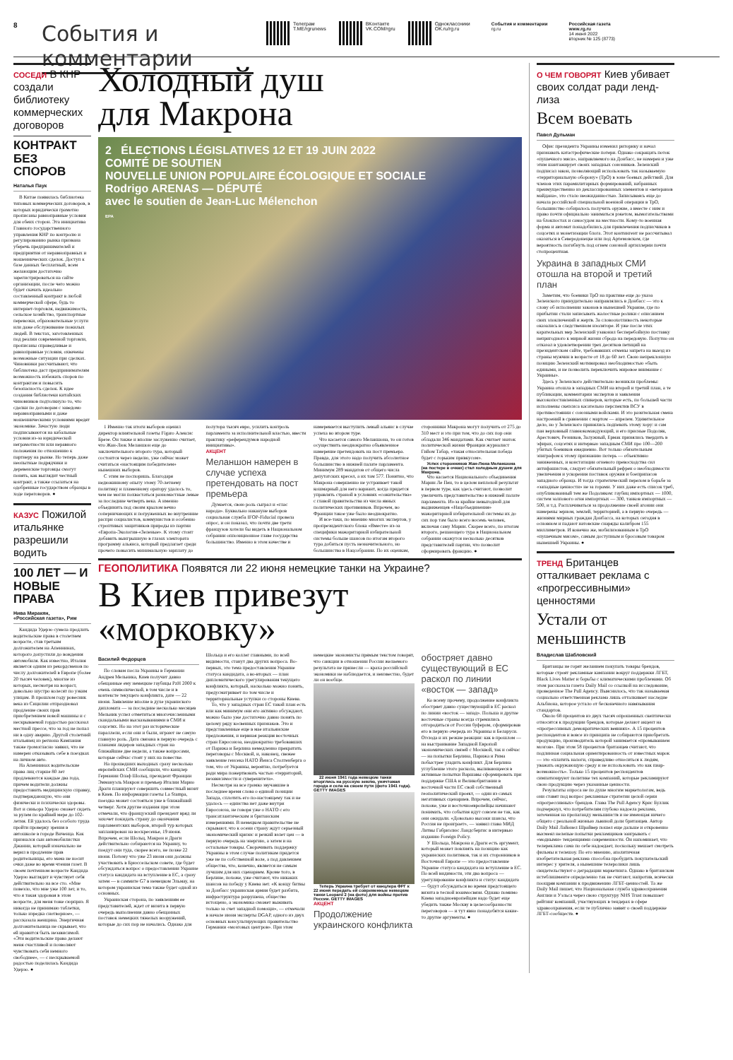8
События и комментарии
Телеграм
T.ME/rgrunews
ВКонтакте
VK.COM/rgru
Одноклассники
OK.ru/rg.ru
События и комментарии
rg.ru
Российская газета
www.rg.ru
14 июня 2022
вторник № 125 (8773)
СОСЕДИ В КНР создали библиотеку коммерческих договоров
КОНТРАКТ БЕЗ СПОРОВ
Наталья Паук
В Китае появилась библиотека типовых коммерческих договоров, в которых юридически грамотно прописаны равноправные условия для обеих сторон. Эта инициатива Главного государственного управления КНР по контролю и регулированию рынка призвана уберечь предпринимателей и предприятия от неравноправных и мошеннических сделок. Доступ к базе данных бесплатный, всем желающим достаточно зарегистрироваться на сайте организации, после чего можно будет скачать идеально составленный контракт в любой коммерческой сфере, будь то интернет-торговля, недвижимость, сельское хозяйство, транспортные перевозки, образовательные услуги или даже обслуживание пожилых людей. В текстах, заготовленных под реалии современной торговли, прописаны справедливые и равноправные условия, охвачены возможные ситуации при сделках. Чиновники рассчитывают, что библиотека даст предпринимателям возможность избежать споров по контрактам и повысить безопасность сделок. К идее создания библиотеки китайских чиновников подтолкнуло то, что сделки по договорам с заведомо неравноправными и даже мошенническими условиями вредят экономике. Зачастую люди подписываются на кабальные условия из-за юридической неграмотности или неравного положения по отношению к партнеру на рынке. Но теперь даже неопытные подрядчики и деревенские торговцы смогут понять, как выглядит честный контракт, а также ссылаться на одобренные государством образцы в ходе переговоров. ●
КАЗУС Пожилой итальянке разрешили водить
100 ЛЕТ — И НОВЫЕ ПРАВА
Нива Миракян,
«Российская газета», Рим
Кандида Удерзо сумела продлить водительские права в столетнем возрасте, став третьим долгожителем на Апеннинах, которого допустили до вождения автомобиля. Как известно, Италия является одним из рекордсменов по числу долгожителей в Европе (более 20 тысяч человек), многие из которых, несмотря на возраст, довольно шустро колесят по узким улицам. В прошлом году ровесник века из Сицилии отпраздновал продление своих прав приобретением новой машины и с нескрываемой гордостью рассказал местной прессе, что за год не попал ни в одну аварию. Другой столетний итальянец из региона Кампания также громогласно заявил, что не намерен отказывать себе в поездках на личном авто.
На Апеннинах водительские права лиц старше 80 лет продлеваются каждые два года, причем водители должны предоставить медицинскую справку, подтверждающую, что они физически и психически здоровы. Вот и синьора Удерзо сможет сидеть за рулем по крайней мере до 102-летия. Ей удалось без особого труда пройти проверку зрения в автошколе в городе Виченца. Как признался сын автомобилистки Джанни, который изначально не верил в продление прав родительницы, его мама не носит очки даже во время чтения газет. В своем почтенном возрасте Кандида Удерзо выглядит и чувствует себя действительно на все сто. «Мне повезло, что мне уже 100 лет, и то, что я такая здоровая в этом возрасте, для меня тоже сюрприз. Я никогда не принимаю таблетки, только изредка снотворное», — рассказала женщина. Энергичная долгожительница не скрывает, что ей нравится быть независимой. «Эти водительские права делают меня счастливой и позволяют чувствовать себя немного свободнее», — с нескрываемой радостью поделилась Кандида Удерзо. ●
Холодный душ
для Макрона
2 ÉLECTIONS LÉGISLATIVES 12 ET 19 JUIN 2022
COMITÉ DE SOUTIEN
NOUVELLE UNION POPULAIRE ÉCOLOGIQUE ET SOCIALE
Rodrigo ARENAS — DÉPUTÉ
avec le soutien de Jean-Luc Mélenchon
EPA
1 Именно так итоги выборов оценил директор влиятельной газеты Figaro Алексис Брезе. Он также и вполне заслуженно считает, что Жан-Люк Меланшон еще до заключительного второго тура, который состоится через неделю, уже сейчас может считаться «настоящим победителем» нынешних выборов.
С этим не поспоришь. Благодаря недюжинному опыту этому 70-летнему политику и пламенному оратору удалось то, чем не могли похвастаться разномастные левые за последние четверть века. А именно объединить под своим крылом вечно соперничающих и погруженных во внутренние распри социалистов, коммунистов и особенно строптивых защитников природы из партии «Европа-Экология-«Зеленые». К этому стоит добавить выигрышную в глазах электората программу альянса, который предлагает среди прочего повысить минимальную зарплату до полутора тысяч евро, усилить контроль парламента за исполнительной властью, ввести практику «референдумов народной инициативы».
АКЦЕНТ
Меланшон намерен в случае успеха претендовать на пост премьера
Думается, свою роль сыграл и «глас народа». Буквально накануне выборов социальная служба IFOP-Fiducial провела опрос, и он показал, что почти две трети французов хотели бы видеть в Национальном собрании оппозиционное главе государства большинство. Именно в этом качестве и намеревается выступить левый альянс в случае успеха во втором туре.
Что касается самого Меланшона, то он готов осуществить неоднократно объявленное намерение претендовать на пост премьера. Правда, для этого надо получить абсолютное большинство в нижней палате парламента. Минимум 289 мандатов от общего числа депутатских кресел, а их там 577. Понятно, что Макрона совершенно не устраивает такой кошмарный для него вариант, когда придется управлять страной в условиях «сожительства» с главой правительства из числа явных политических противников. Впрочем, во Франции такое уже было неоднократно.
И все-таки, по мнению многих экспертов, у пропрезидентского блока «Вместе» из-за специфики мажоритарной избирательной системы больше шансов по итогам второго тура добиться пусть незначительного, но большинства в Нацсобрании. По их оценкам, сторонники Макрона могут получить от 275 до 310 мест и это при том, что до сих пор они обладали 346 мандатами. Как считает знаток политической жизни Франции журналист Гийом Табар, «такая относительная победа будет с горьким привкусом».
Успех сторонников Жан-Люка Меланшона (на постере в очках) стал холодным душем для Макрона.
Что касается Национального объединения Марин Ле Пен, то в целом неплохой результат в первом туре, как здесь считают, позволит увеличить представительство в нижней палате парламента. Из-за крайне невыгодной для выдвиженцев «Нацобъединения» мажоритарной избирательной системы их до сих пор там было всего восемь человек, включая саму Марин. Скорее всего, по итогам второго, решающего тура в Национальном собрании окажутся несколько десятков представителей партии, что позволит сформировать фракцию. ●
ГЕОПОЛИТИКА Появятся ли 22 июня немецкие танки на Украине?
В Киев привезут «морковку»
Василий Федорцев
По словам посла Украины в Германии Андрея Мельника, Киев получит давно обещанные ему немецкие гаубицы PzH 2000 к очень символической, в том числе и в контексте текущего конфликта, дате — 22 июня. Заявление вполне в духе украинского дипломата — за последние несколько месяцев Мельник успел отметиться многочисленными скандальными высказываниями в СМИ и соцсетях. Но на этот раз исторические параллели, если они и были, играют не самую главную роль. Дата связана в первую очередь с планами лидеров западных стран на ближайшие две недели, а также вопросами, которые сейчас стоят у них на повестке.
На прошедших выходных сразу несколько европейских СМИ сообщили, что канцлер Германии Олаф Шольц, президент Франции Эммануэль Макрон и премьер Италии Марио Драги планируют совершить совместный визит в Киев. По информации газеты La Stampa, поездка может состояться уже в ближайший четверг. Хотя другие издания при этом отмечали, что французский президент вряд ли захочет покидать страну до окончания парламентских выборов, второй тур которых запланирован на воскресенье, 19 июня. Впрочем, если Шольц, Макрон и Драги действительно собираются на Украину, то поедут они туда, скорее всего, не позже 22 июня. Потому что уже 23 июня они должны участвовать в Брюссельском совете, где будет обсуждаться вопрос о предоставлении Украине статуса кандидата на вступление в ЕС, а сразу затем — в саммите G7 в немецком Эльмау, на котором украинская тема также будет одной из основных.
Украинская сторона, по заявлениям ее представителей, ждет от визита в первую очередь выполнения давно обещанных поставок немецких тяжелых вооружений, которые до сих пор не начались. Однако для Шольца и его коллег главными, по всей видимости, станут два других вопроса. Во-первых, это тема предоставления Украине статуса кандидата, а во-вторых — план дипломатического урегулирования текущего конфликта, который, насколько можно понять, предусматривает по том числе и территориальные уступки со стороны Киева.
То, что у западных стран ЕС такой план есть или как минимум они его активно обсуждают, можно было уже достаточно давно понять по целому ряду косвенных признаков. Это и представленные еще в мае итальянские предложения, и нервная реакция восточных стран Евросоюза, неоднократно требовавших от Парижа и Берлина немедленно прекратить переговоры с Москвой, и, наконец, свежее заявление генсека НАТО Йенса Столтенберга о том, что от Украины, вероятно, потребуется ради мира пожертвовать частью «территорий, независимости и суверенитета».
Несмотря на все громко звучавшие в последнее время слова о единой позиции Запада, сплотить его по-настоящему так и не удалось — единства нет даже внутри Евросоюза, не говоря уже о НАТО с его трансатлантическим и британским измерениями. В немецком правительстве не скрывают, что к осени страну ждут серьезный экономический кризис и резкий взлет цен — в первую очередь на энергию, а затем и на остальные товары. Сворачивать поддержку Украины в этом случае политикам придется уже не по собственной воле, а под давлением общества, что, конечно, является не самым лучшим для них сценарием. Кроме того, в Берлине, похоже, уже считают, что никаких шансов на победу у Киева нет. «К концу битвы за Донбасс украинская армия будет разбита, инфраструктура разрушена, общество истощено, а экономика сможет выживать только за счет западной помощи», — отмечали в начале июня эксперты DGAP, одного из двух основных консультирующих правительство Германии «мозговых центров». При этом немецкие экономисты прямым текстом говорят, что санкции в отношении России желаемого результата не принесли — краха российской экономики не наблюдается, и неизвестно, будет ли он вообще.
22 июня 1941 года немецкие танки вторглись на русскую землю, уничтожая города и села на своем пути (фото 1941 года). GETTY IMAGES
Теперь Украина требует от канцлера ФРГ к 22 июня передать ей современные немецкие танки Leopard 2 (на фото) для войны против России. GETTY IMAGES
АКЦЕНТ
Продолжение украинского конфликта обостряет давно существующий в ЕС раскол по линии «восток — запад»
Ко всему прочему, продолжение конфликта обостряет давно существующий в ЕС раскол по линии «восток — запад». Польша и другие восточные страны всегда стремились отгородиться от России буфером, сформировав его в первую очередь из Украины и Беларуси. Отсюда и их резкие реакции: как в прошлом — на выстраивание Западной Европой экономических связей с Москвой, так и сейчас — на попытки Берлина, Парижа и Рима побыстрее уладить конфликт. Для Берлина углубление этого раскола, выливающееся в активные попытки Варшавы сформировать при поддержке США и Великобритании в восточной части ЕС свой собственный геополитический проект, — один из самых негативных сценариев. Впрочем, сейчас, похоже, уже и восточноевропейцы начинают понимать, что события идут совсем не так, как они ожидали. «Довольно высоки шансы, что Россия не проиграет», — заявил глава МИД Литвы Габриэлюс Ландсбергис в интервью изданию Foreign Policy.
У Шольца, Макрона и Драги есть аргумент, который может повлиять на позицию как украинских политиков, так и их сторонников в Восточной Европе — это предоставление Украине статуса кандидата на вступление в ЕС. По всей видимости, эти два вопроса — урегулирование конфликта и статус кандидата — будут обсуждаться во время предстоящего визита в тесной взаимосвязи. Однако помимо Киева западноевропейцам надо будет еще убедить также Москву в целесообразности переговоров — и тут явно понадобятся какие-то другие аргументы. ●
О ЧЕМ ГОВОРЯТ Киев убивает своих солдат ради ленд-лиза
Всем воевать
Павел Дульман
Офис президента Украины изменил риторику и начал признавать катастрофические потери. Однако сокращать поток «пушечного мяса», направляемого на Донбасс, не намерен и уже этим шантажирует своих западных союзников. Зеленский подписал закон, позволяющий использовать так называемую «территориальную оборону» (ТрО) в зоне боевых действий. Для членов этих парамилитарных формирований, набранных преимущественно из деклассированных элементов и «ветеранов майдана», это стало неожиданностью. Записываясь еще до начала российской специальной военной операции в ТрО, большинство собиралось получить оружие, а вместе с ним и право почти официально заниматься рэкетом, вымогательствами на блокпостах и самосудом на местности. Кому-то военная форма и автомат понадобились для привлечения подписчиков в соцсетях и монетизации блога. Этот контингент не рассчитывал оказаться в Северодонецке или под Артемовском, где вероятность погибнуть под огнем союзной артиллерии почти стопроцентная.
Украина в западных СМИ отошла на второй и третий план
Заметим, что боевики ТрО на практике еще до указа Зеленского принудительно направлялись в Донбасс — это к слову об исполнении законов в нынешней Украине, где по прибытии стали записывать жалостные ролики с описанием свих злоключений и жертв. За словоохотливость некоторые оказались в следственном изоляторе. И уже после этих карательных мер Зеленский узаконил бесперебойную поставку непригодного к мирной жизни сброда на передовую. Попутно он отказал в удовлетворении трех десятков петиций на президентском сайте, требовавших отмены запрета на выезд из страны мужчин в возрасте от 18 до 60 лет. Свою непреклонную позицию Зеленский мотивировал необходимостью «быть едиными, и не позволить переключить мировое внимание с Украины».
Здесь у Зеленского действительно возникли проблемы: Украина отошла в западных СМИ на второй и третий план, а те публикации, комментарии экспертов и заявления высокопоставленных спикеров, которые есть, по большей части исполнены скепсиса касательно перспектив ВСУ в противостоянии с союзными войсками. И это разительная смена настроений в сравнении с мартом — апрелем. Удивительное дело, но у Зеленского принялись подпевать этому хору: и сам пан верховный главнокомандующий, и его присные Подоляк, Арестович, Резников, Залужный, Ермак принялись твердить в эфирах, соцсетях и интервью западным СМИ про 100—200 убитых боевиков ежедневно. Вот только обязательным эпиграфом к этому признанию потерь — объективно заниженных, и констатации огневого превосходства сил антифашистов, следует обязательный рефрен о необходимости увеличения и ускорения поставок оружия и боеприпасов западного образца. И тогда стратегический перелом в борьбе за «западные ценности» не за горами. У них даже есть список треб, опубликованный тем же Подоляком: гаубиц импортных — 1000, систем залпового огня импортных — 300, танков импортных — 500, и т.д. Расплачиваться за продолжение своей агонии они намерены зерном, землей, территорией, а в первую очередь — жизнями мирных граждан Донбасса, на которых сегодня в основном и падают натовские снаряды калибром 155 миллиметров. И конечно же, мобилизованным в ТрО «пушечным мясом», самым доступным и бросовым товаром нынешней Украины. ●
ТРЕНД Британцев отталкивает реклама с «прогрессивными» ценностями
Устали от меньшинств
Владислав Шабловский
Британцы не горят желанием покупать товары брендов, которые строят рекламные кампании вокруг поддержки ЛГБТ, Black Lives Matter и борьбы с климатическими проблемами. Об этом рассказала газета Daily Mail со ссылкой на исследование, проведенное The Pull Agency. Выяснилось, что так называемая социально ответственная реклама лишь отталкивает наследие Альбиона, которое устало от бесконечного навязывания стандартов.
Около 68 процентов из двух тысяч опрошенных скептически относятся к продукции брендов, которые делают акцент на «прогрессивных демократических веяниях». А 15 процентов респондентов и вовсе из принципа не собираются приобретать продукцию, производитель которой занимается «промыванием мозгов». При этом 58 процентов британцев считают, что подлинная социальная ориентированность от известных марок — это «платить налоги, справедливо относиться к людям, уважать окружающую среду и не использовать это как пиар-возможность». Только 15 процентов респондентов симпатизируют политике тех компаний, которые рекламируют свою продукцию через указанные ценности.
Результаты опроса не по душе многим маркетологам, ведь они ставят под вопрос рекламные стратегии целой серии «прогрессивных» брендов. Глава The Pull Agency Крис Буллик подчеркнул, что потребителям глубоко надоела реклама, заточенная на пропаганду меньшинств и не имеющая ничего общего с реальной жизнью львиной доли британцев. Автор Daily Mail Лайонел Шрайвер пошел еще дальше и откровенно высмеял нелепые попытки рекламщиков заигрывать с «модными» тенденциями современности. Он напоминает, что телереклама сама по себе надоедает, поскольку мешает смотреть фильмы и телешоу. По его мнению, аполитичная изобретательная реклама способна пробудить покупательский интерес у зрителя, а нынешние телеролики лишь свидетельствуют о деградации маркетинга. Однако в британском истеблишменте определенно так не считают, напротив, всячески поощряя компании к продвижению ЛГБТ-ценностей. Та же Daily Mail пишет, что Национальная служба здравоохранения Англии и Уэльса через свою структуру NHS Trust повышает рейтинг компаний, участвующих в тендерах в сфере здравоохранения, если те публично заявят о своей поддержке ЛГБТ-сообществ. ●